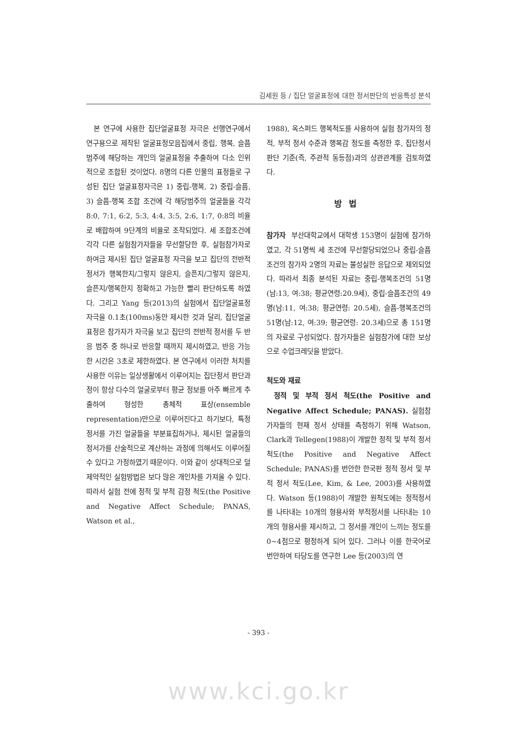김세원 등 / 집단 얼굴표정에 대한 정서판단의 반응특성 분석
본 연구에 사용한 집단얼굴표정 자극은 선행연구에서 연구용으로 제작된 얼굴표정모음집에서 중립, 행복, 슬픔 범주에 해당하는 개인의 얼굴표정을 추출하여 다소 인위적으로 조합된 것이었다. 8명의 다른 인물의 표정들로 구성된 집단 얼굴표정자극은 1) 중립-행복, 2) 중립-슬픔, 3) 슬픔-행복 조합 조건에 각 해당범주의 얼굴들을 각각 8:0, 7:1, 6:2, 5:3, 4:4, 3:5, 2:6, 1:7, 0:8의 비율로 배합하여 9단계의 비율로 조작되었다. 세 조합조건에 각각 다른 실험참가자들을 무선할당한 후, 실험참가자로 하여금 제시된 집단 얼굴표정 자극을 보고 집단의 전반적 정서가 행복한지/그렇지 않은지, 슬픈지/그렇지 않은지, 슬픈지/행복한지 정확하고 가능한 빨리 판단하도록 하였다. 그리고 Yang 등(2013)의 실험에서 집단얼굴표정 자극을 0.1초(100ms)동안 제시한 것과 달리, 집단얼굴표정은 참가자가 자극을 보고 집단의 전반적 정서를 두 반응 범주 중 하나로 반응할 때까지 제시하였고, 반응 가능한 시간은 3초로 제한하였다. 본 연구에서 이러한 처치를 사용한 이유는 일상생활에서 이루어지는 집단정서 판단과정이 항상 다수의 얼굴로부터 평균 정보를 아주 빠르게 추출하여 형성한 총체적 표상(ensemble representation)만으로 이루어진다고 하기보다, 특정 정서를 가진 얼굴들을 부분표집하거나, 제시된 얼굴들의 정서가를 산술적으로 계산하는 과정에 의해서도 이루어질 수 있다고 가정하였기 때문이다. 이와 같이 상대적으로 덜 제약적인 실험방법은 보다 많은 개인차를 가져올 수 있다. 따라서 실험 전에 정적 및 부적 감정 척도(the Positive and Negative Affect Schedule; PANAS, Watson et al.,
1988), 옥스퍼드 행복척도를 사용하여 실험 참가자의 정적, 부적 정서 수준과 행복감 정도를 측정한 후, 집단정서 판단 기준(즉, 주관적 동등점)과의 상관관계를 검토하였다.
방법
참가자 부산대학교에서 대학생 153명이 실험에 참가하였고, 각 51명씩 세 조건에 무선할당되었으나 중립-슬픔조건의 참가자 2명의 자료는 불성실한 응답으로 제외되었다. 따라서 최종 분석된 자료는 중립-행복조건의 51명(남:13, 여:38; 평균연령:20.9세), 중립-슬픔조건의 49명(남:11, 여:38; 평균연령: 20.5세), 슬픔-행복조건의 51명(남:12, 여:39; 평균연령: 20.3세)으로 총 151명의 자료로 구성되었다. 참가자들은 실험참가에 대한 보상으로 수업크레딧을 받았다.
척도와 재료
정적 및 부적 정서 척도(the Positive and Negative Affect Schedule; PANAS). 실험참가자들의 현재 정서 상태를 측정하기 위해 Watson, Clark과 Tellegen(1988)이 개발한 정적 및 부적 정서 척도(the Positive and Negative Affect Schedule; PANAS)를 번안한 한국판 정적 정서 및 부적 정서 척도(Lee, Kim, & Lee, 2003)를 사용하였다. Watson 등(1988)이 개발한 원척도에는 정적정서를 나타내는 10개의 형용사와 부적정서를 나타내는 10개의 형용사를 제시하고, 그 정서를 개인이 느끼는 정도를 0~4점으로 평정하게 되어 있다. 그러나 이를 한국어로 번안하여 타당도를 연구한 Lee 등(2003)의 연
- 393 -
www.kci.go.kr